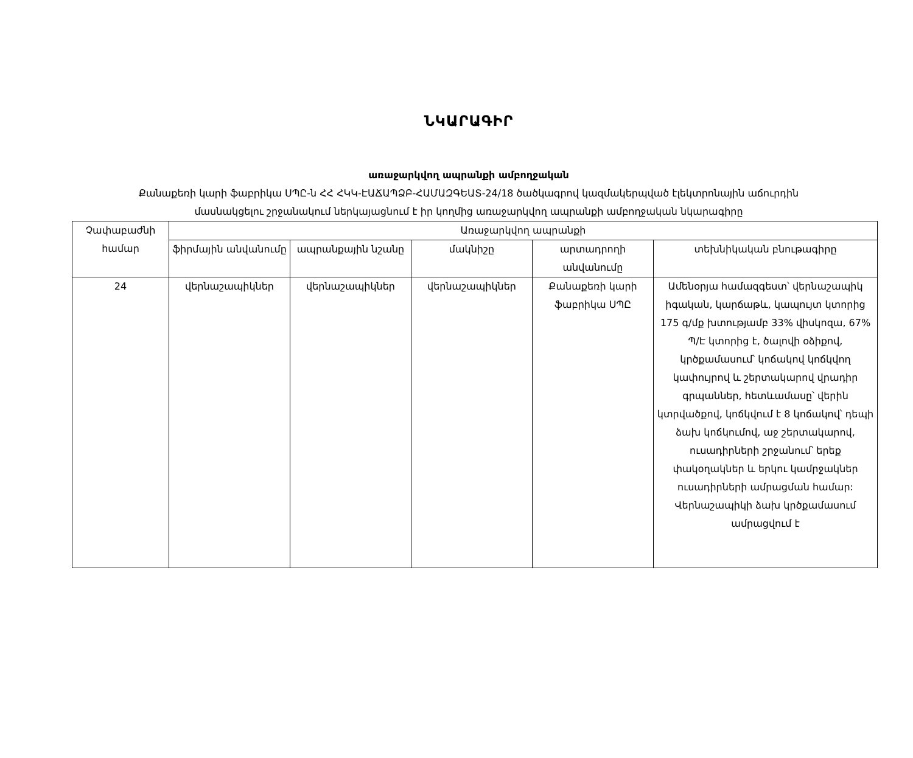ՆԿԱՐԱԳԻՐ
առաջարկվող ապրանքի ամբողջական
Քանաքեռի կարի ֆաբրիկա ՍՊԸ-ն ՀՀ ՀԿԿ-ԷԱՃԱՊՁԲ-ՀԱՄԱԶԳԵԱՏ-24/18 ծածկագրով կազմակերպված էլեկտրոնային աճուրդին
մասնակցելու շրջանակում ներկայացնում է իր կողմից առաջարկվող ապրանքի ամբողջական նկարագիրը
| Չափաբաժնի համար | Առաջարկվող ապրանքի | | | | |
| --- | --- | --- | --- | --- | --- |
| | ֆիրմային անվանումը | ապրանքային նշանը | մակնիշը | արտադրողի անվանումը | տեխնիկական բնութագիրը |
| 24 | վերնաշապիկներ | վերնաշապիկներ | վերնաշապիկներ | Քանաքեռի կարի ֆաբրիկա ՍՊԸ | Ամենօրյա համազգեստ՝ վերնաշապիկ իգական, կարճաթև, կապույտ կտորից 175 գ/մք խտությամբ 33% վիսկոզա, 67% Պ/Է կտորից է, ծալովի օձիքով, կրծքամասում՝ կոճակով կոճկվող կափույրով և շերտակարով վրադիր գրպաններ, հետևամասը՝ վերին կտրվածքով, կոճկվում է 8 կոճակով՝ դեպի ձախ կոճկումով, աջ շերտակարով, ուսադիրների շրջանում՝ երեք փակօղակներ և երկու կամրջակներ ուսադիրների ամրացման համար: Վերնաշապիկի ձախ կրծքամասում ամրացվում է |